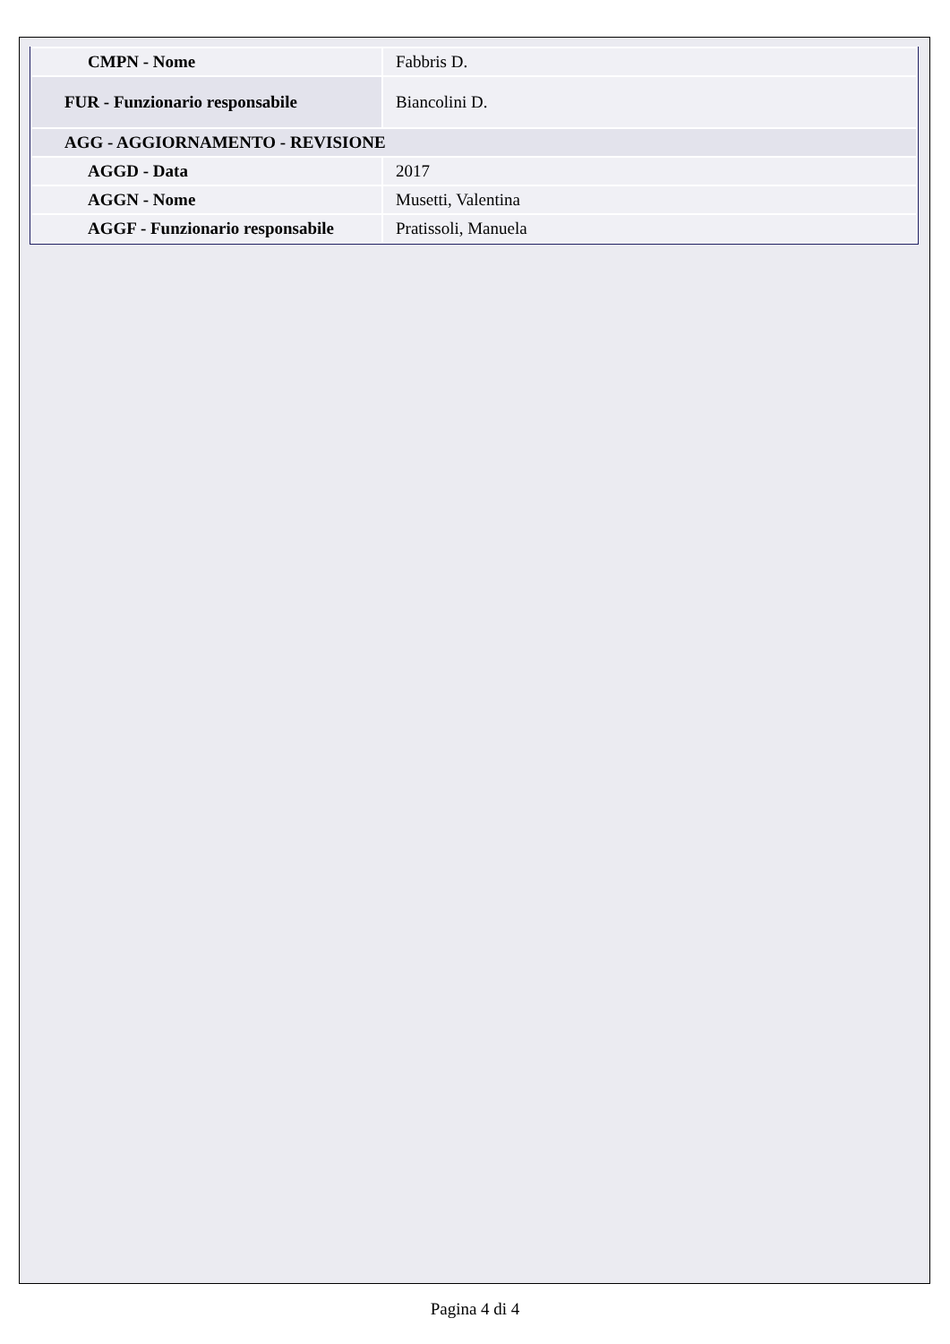| CMPN - Nome | Fabbris D. |
| FUR - Funzionario responsabile | Biancolini D. |
| AGG - AGGIORNAMENTO - REVISIONE | |
| AGGD - Data | 2017 |
| AGGN - Nome | Musetti, Valentina |
| AGGF - Funzionario responsabile | Pratissoli, Manuela |
Pagina 4 di 4